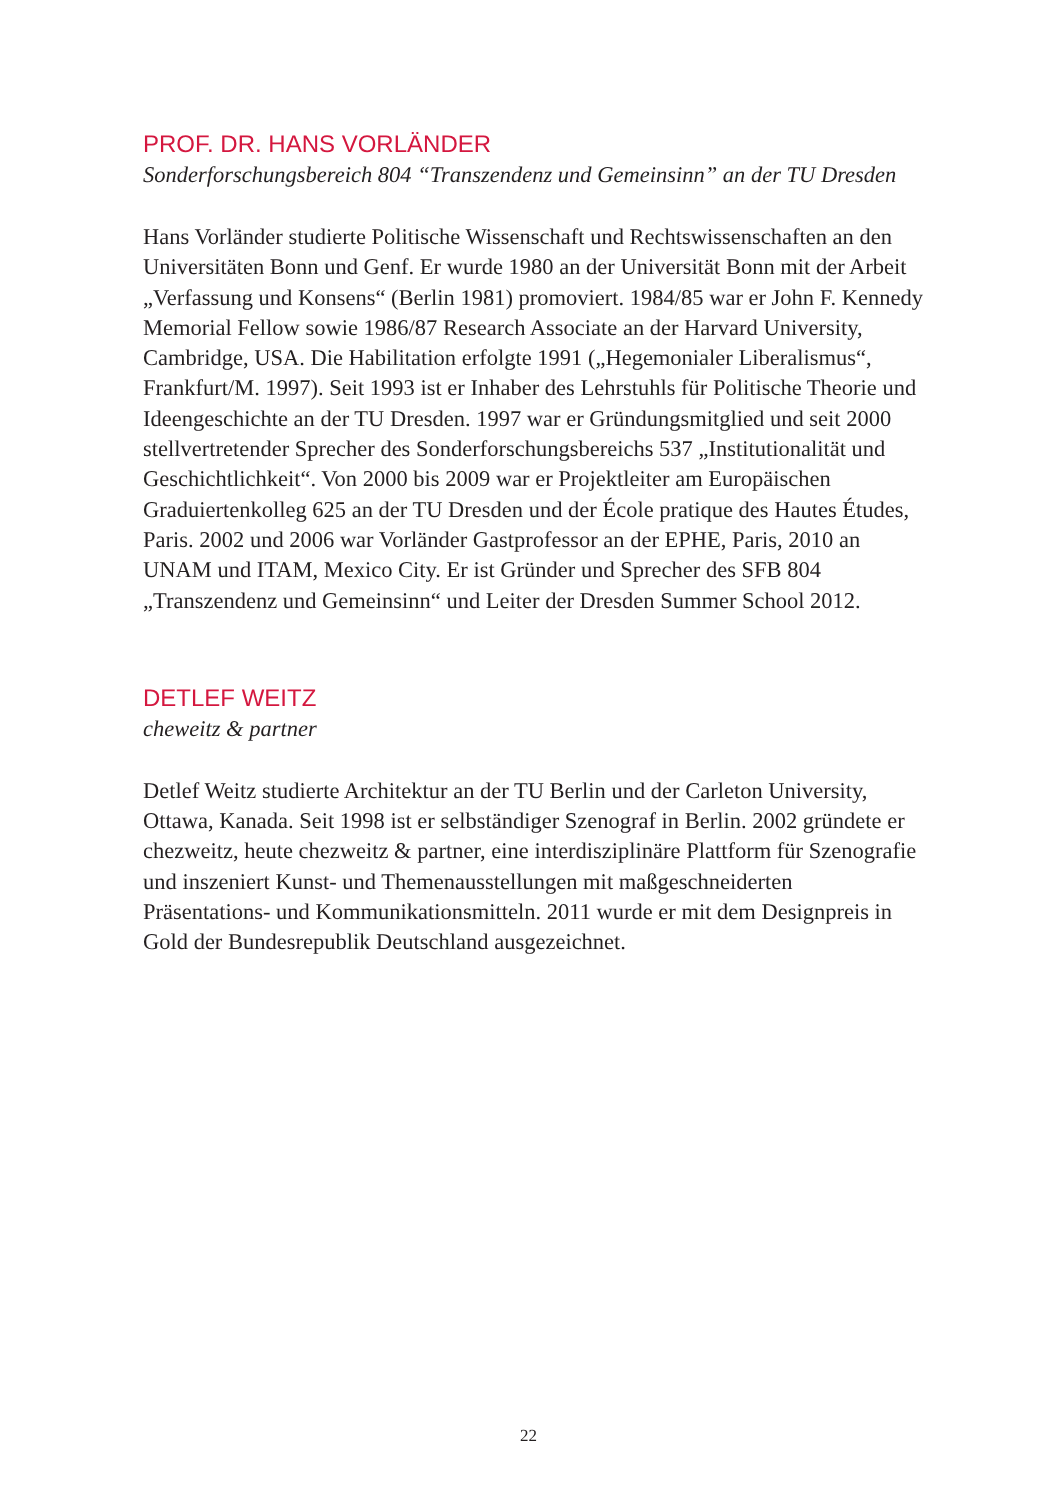PROF. DR. HANS VORLÄNDER
Sonderforschungsbereich 804 “Transzendenz und Gemeinsinn” an der TU Dresden
Hans Vorländer studierte Politische Wissenschaft und Rechtswissenschaften an den Universitäten Bonn und Genf. Er wurde 1980 an der Universität Bonn mit der Arbeit „Verfassung und Konsens“ (Berlin 1981) promoviert. 1984/85 war er John F. Kennedy Memorial Fellow sowie 1986/87 Research Associate an der Harvard University, Cambridge, USA. Die Habilitation erfolgte 1991 („Hegemonialer Liberalismus“, Frankfurt/M. 1997). Seit 1993 ist er Inhaber des Lehrstuhls für Politische Theorie und Ideengeschichte an der TU Dresden. 1997 war er Gründungsmitglied und seit 2000 stellvertretender Sprecher des Sonderforschungsbereichs 537 „Institutionalität und Geschichtlichkeit“. Von 2000 bis 2009 war er Projektleiter am Europäischen Graduiertenkolleg 625 an der TU Dresden und der École pratique des Hautes Études, Paris. 2002 und 2006 war Vorländer Gastprofessor an der EPHE, Paris, 2010 an UNAM und ITAM, Mexico City. Er ist Gründer und Sprecher des SFB 804 „Transzendenz und Gemeinsinn“ und Leiter der Dresden Summer School 2012.
DETLEF WEITZ
cheweitz & partner
Detlef Weitz studierte Architektur an der TU Berlin und der Carleton University, Ottawa, Kanada. Seit 1998 ist er selbständiger Szenograf in Berlin. 2002 gründete er chezweitz, heute chezweitz & partner, eine interdisziplinäre Plattform für Szenografie und inszeniert Kunst- und Themenausstellungen mit maßgeschneiderten Präsentations- und Kommunikationsmitteln. 2011 wurde er mit dem Designpreis in Gold der Bundesrepublik Deutschland ausgezeichnet.
22